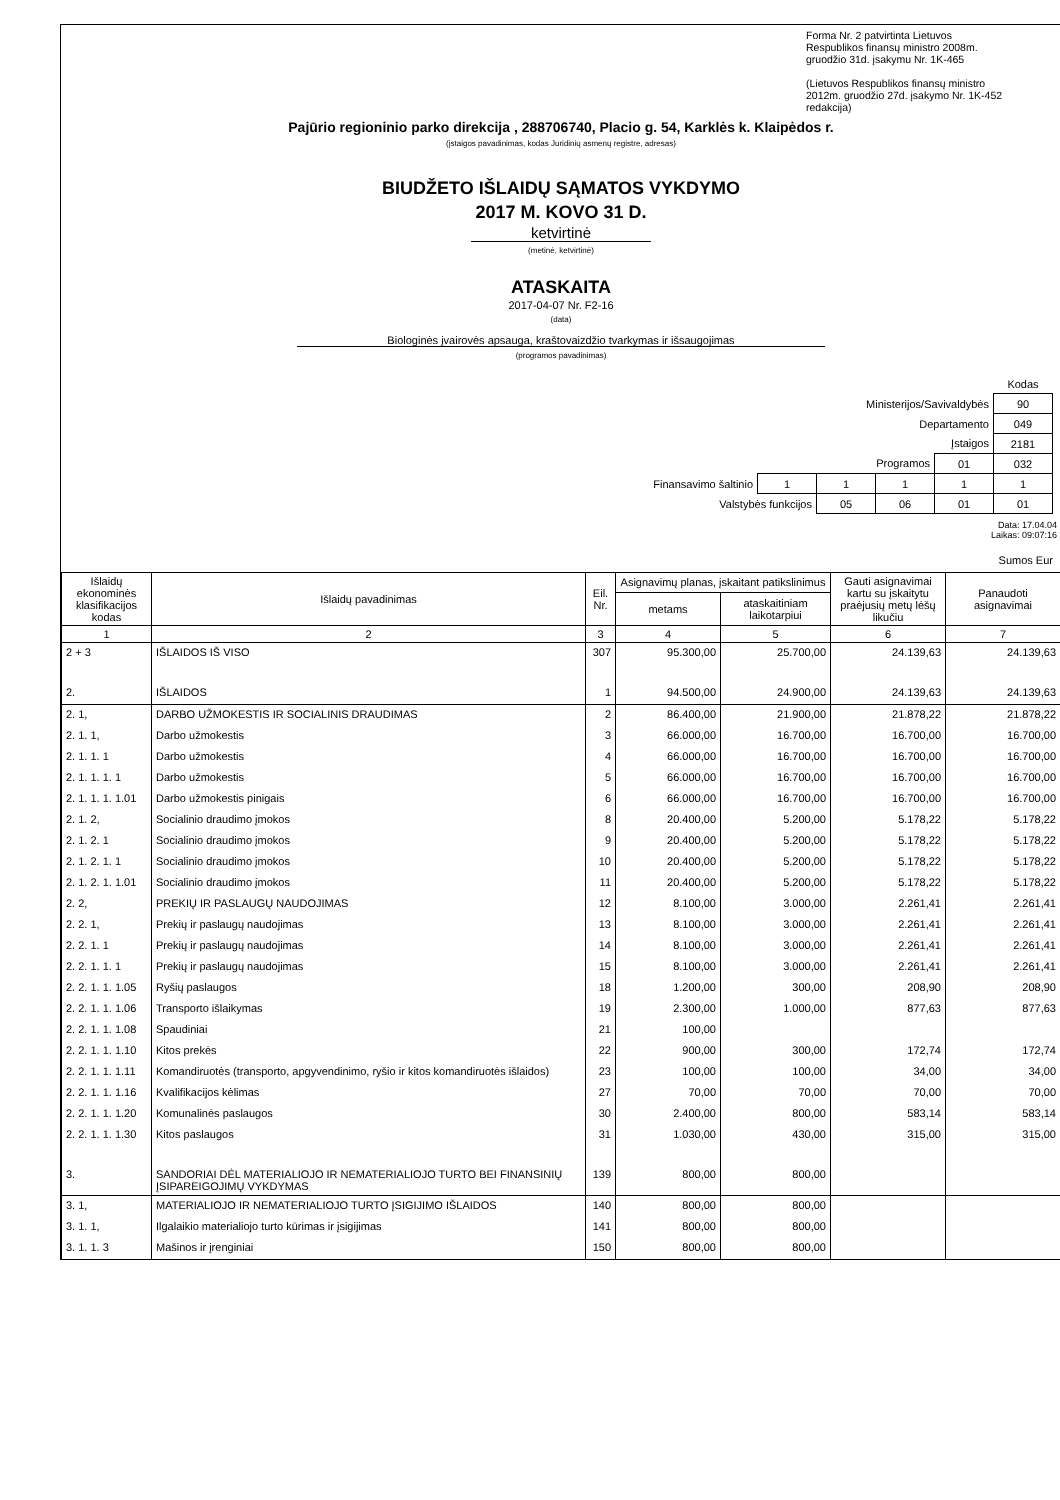Forma Nr. 2 patvirtinta Lietuvos Respublikos finansų ministro 2008m. gruodžio 31d. įsakymu Nr. 1K-465
(Lietuvos Respublikos finansų ministro 2012m. gruodžio 27d. įsakymo Nr. 1K-452 redakcija)
Pajūrio regioninio parko direkcija , 288706740, Placio g. 54, Karklės k. Klaipėdos r.
(įstaigos pavadinimas, kodas Juridinių asmenų registre, adresas)
BIUDŽETO IŠLAIDŲ SĄMATOS VYKDYMO
2017 M. KOVO 31 D.
ketvirtinė
(metinė, ketvirtinė)
ATASKAITA
2017-04-07 Nr. F2-16
(data)
Biologinės įvairovės apsauga, kraštovaizdžio tvarkymas ir išsaugojimas
(programos pavadinimas)
| | | | | | Kodas |
| Ministerijos/Savivaldybės | | | | | 90 |
| Departamento | | | | | 049 |
| Įstaigos | | | | | 2181 |
| Programos | | | | 01 | 032 |
| Finansavimo šaltinio | 1 | 1 | 1 | 1 | 1 |
| Valstybės funkcijos | | 05 | 06 | 01 | 01 |
Data: 17.04.04
Laikas: 09:07:16
Sumos Eur
| Išlaidų ekonominės klasifikacijos kodas | Išlaidų pavadinimas | Eil. Nr. | Asignavimų planas, įskaitant patikslinimus | | Gauti asignavimai kartu su įskaitytu praėjusių metų lėšų likučiu | Panaudoti asignavimai |
| --- | --- | --- | --- | --- | --- | --- |
| | | | metams | ataskaitiniam laikotarpiui | | |
| 1 | 2 | 3 | 4 | 5 | 6 | 7 |
| 2 + 3 | IŠLAIDOS IŠ VISO | 307 | 95.300,00 | 25.700,00 | 24.139,63 | 24.139,63 |
| 2. | IŠLAIDOS | 1 | 94.500,00 | 24.900,00 | 24.139,63 | 24.139,63 |
| 2. 1, | DARBO UŽMOKESTIS IR SOCIALINIS DRAUDIMAS | 2 | 86.400,00 | 21.900,00 | 21.878,22 | 21.878,22 |
| 2. 1. 1, | Darbo užmokestis | 3 | 66.000,00 | 16.700,00 | 16.700,00 | 16.700,00 |
| 2. 1. 1. 1 | Darbo užmokestis | 4 | 66.000,00 | 16.700,00 | 16.700,00 | 16.700,00 |
| 2. 1. 1. 1. 1 | Darbo užmokestis | 5 | 66.000,00 | 16.700,00 | 16.700,00 | 16.700,00 |
| 2. 1. 1. 1. 1.01 | Darbo užmokestis pinigais | 6 | 66.000,00 | 16.700,00 | 16.700,00 | 16.700,00 |
| 2. 1. 2, | Socialinio draudimo įmokos | 8 | 20.400,00 | 5.200,00 | 5.178,22 | 5.178,22 |
| 2. 1. 2. 1 | Socialinio draudimo įmokos | 9 | 20.400,00 | 5.200,00 | 5.178,22 | 5.178,22 |
| 2. 1. 2. 1. 1 | Socialinio draudimo įmokos | 10 | 20.400,00 | 5.200,00 | 5.178,22 | 5.178,22 |
| 2. 1. 2. 1. 1.01 | Socialinio draudimo įmokos | 11 | 20.400,00 | 5.200,00 | 5.178,22 | 5.178,22 |
| 2. 2, | PREKIŲ IR PASLAUGŲ NAUDOJIMAS | 12 | 8.100,00 | 3.000,00 | 2.261,41 | 2.261,41 |
| 2. 2. 1, | Prekių ir paslaugų naudojimas | 13 | 8.100,00 | 3.000,00 | 2.261,41 | 2.261,41 |
| 2. 2. 1. 1 | Prekių ir paslaugų naudojimas | 14 | 8.100,00 | 3.000,00 | 2.261,41 | 2.261,41 |
| 2. 2. 1. 1. 1 | Prekių ir paslaugų naudojimas | 15 | 8.100,00 | 3.000,00 | 2.261,41 | 2.261,41 |
| 2. 2. 1. 1. 1.05 | Ryšių paslaugos | 18 | 1.200,00 | 300,00 | 208,90 | 208,90 |
| 2. 2. 1. 1. 1.06 | Transporto išlaikymas | 19 | 2.300,00 | 1.000,00 | 877,63 | 877,63 |
| 2. 2. 1. 1. 1.08 | Spaudiniai | 21 | 100,00 | | | |
| 2. 2. 1. 1. 1.10 | Kitos prekės | 22 | 900,00 | 300,00 | 172,74 | 172,74 |
| 2. 2. 1. 1. 1.11 | Komandiruotės (transporto, apgyvendinimo, ryšio ir kitos komandiruotės išlaidos) | 23 | 100,00 | 100,00 | 34,00 | 34,00 |
| 2. 2. 1. 1. 1.16 | Kvalifikacijos kėlimas | 27 | 70,00 | 70,00 | 70,00 | 70,00 |
| 2. 2. 1. 1. 1.20 | Komunalinės paslaugos | 30 | 2.400,00 | 800,00 | 583,14 | 583,14 |
| 2. 2. 1. 1. 1.30 | Kitos paslaugos | 31 | 1.030,00 | 430,00 | 315,00 | 315,00 |
| 3. | SANDORIAI DĖL MATERIALIOJO IR NEMATERIALIOJO TURTO BEI FINANSINIŲ ĮSIPAREIGOJIMŲ VYKDYMAS | 139 | 800,00 | 800,00 | | |
| 3. 1, | MATERIALIOJO IR NEMATERIALIOJO TURTO ĮSIGIJIMO IŠLAIDOS | 140 | 800,00 | 800,00 | | |
| 3. 1. 1, | Ilgalaikio materialiojo turto kūrimas ir įsigijimas | 141 | 800,00 | 800,00 | | |
| 3. 1. 1. 3 | Mašinos ir įrenginiai | 150 | 800,00 | 800,00 | | |